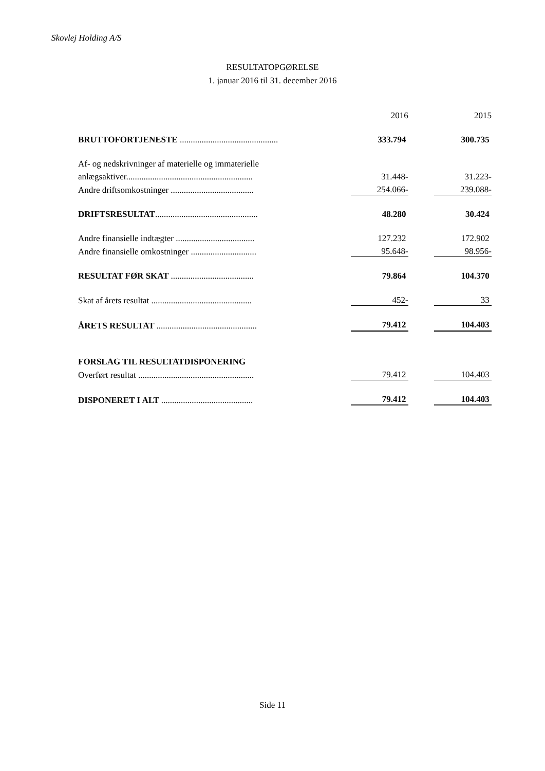Skovlej Holding A/S
RESULTATOPGØRELSE
1. januar 2016 til 31. december 2016
| | | 2016 | | 2015 |
| BRUTTOFORTJENESTE ............................................. | | 333.794 | | 300.735 |
| Af- og nedskrivninger af materielle og immaterielle | | | | |
| anlægsaktiver.......................................................... | | 31.448- | | 31.223- |
| Andre driftsomkostninger ...................................... | | 254.066- | | 239.088- |
| DRIFTSRESULTAT ............................................... | | 48.280 | | 30.424 |
| Andre finansielle indtægter .................................... | | 127.232 | | 172.902 |
| Andre finansielle omkostninger .............................. | | 95.648- | | 98.956- |
| RESULTAT FØR SKAT ...................................... | | 79.864 | | 104.370 |
| Skat af årets resultat .............................................. | | 452- | | 33 |
| ÅRETS RESULTAT .............................................. | | 79.412 | | 104.403 |
| FORSLAG TIL RESULTATDISPONERING | | | | |
| Overført resultat ..................................................... | | 79.412 | | 104.403 |
| DISPONERET I ALT .......................................... | | 79.412 | | 104.403 |
Side 11